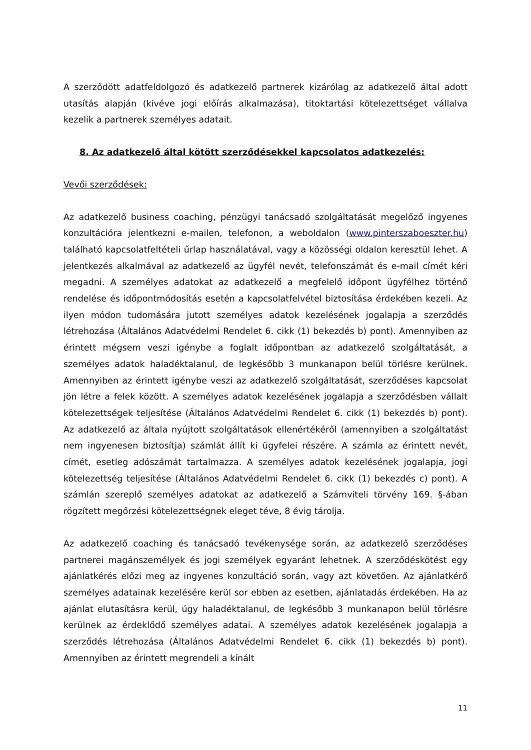A szerződött adatfeldolgozó és adatkezelő partnerek kizárólag az adatkezelő által adott utasítás alapján (kivéve jogi előírás alkalmazása), titoktartási kötelezettséget vállalva kezelik a partnerek személyes adatait.
8. Az adatkezelő által kötött szerződésekkel kapcsolatos adatkezelés:
Vevői szerződések:
Az adatkezelő business coaching, pénzügyi tanácsadó szolgáltatását megelőző ingyenes konzultációra jelentkezni e-mailen, telefonon, a weboldalon (www.pinterszaboeszter.hu) található kapcsolatfeltételi űrlap használatával, vagy a közösségi oldalon keresztül lehet. A jelentkezés alkalmával az adatkezelő az ügyfél nevét, telefonszámát és e-mail címét kéri megadni. A személyes adatokat az adatkezelő a megfelelő időpont ügyfélhez történő rendelése és időpontmódosítás esetén a kapcsolatfelvétel biztosítása érdekében kezeli. Az ilyen módon tudomására jutott személyes adatok kezelésének jogalapja a szerződés létrehozása (Általános Adatvédelmi Rendelet 6. cikk (1) bekezdés b) pont). Amennyiben az érintett mégsem veszi igénybe a foglalt időpontban az adatkezelő szolgáltatását, a személyes adatok haladéktalanul, de legkésőbb 3 munkanapon belül törlésre kerülnek. Amennyiben az érintett igénybe veszi az adatkezelő szolgáltatását, szerződéses kapcsolat jön létre a felek között. A személyes adatok kezelésének jogalapja a szerződésben vállalt kötelezettségek teljesítése (Általános Adatvédelmi Rendelet 6. cikk (1) bekezdés b) pont). Az adatkezelő az általa nyújtott szolgáltatások ellenértékéről (amennyiben a szolgáltatást nem ingyenesen biztosítja) számlát állít ki ügyfelei részére. A számla az érintett nevét, címét, esetleg adószámát tartalmazza. A személyes adatok kezelésének jogalapja, jogi kötelezettség teljesítése (Általános Adatvédelmi Rendelet 6. cikk (1) bekezdés c) pont). A számlán szereplő személyes adatokat az adatkezelő a Számviteli törvény 169. §-ában rögzített megőrzési kötelezettségnek eleget téve, 8 évig tárolja.
Az adatkezelő coaching és tanácsadó tevékenysége során, az adatkezelő szerződéses partnerei magánszemélyek és jogi személyek egyaránt lehetnek. A szerződéskötést egy ajánlatkérés előzi meg az ingyenes konzultáció során, vagy azt követően. Az ajánlatkérő személyes adatainak kezelésére kerül sor ebben az esetben, ajánlatadás érdekében. Ha az ajánlat elutasításra kerül, úgy haladéktalanul, de legkésőbb 3 munkanapon belül törlésre kerülnek az érdeklődő személyes adatai. A személyes adatok kezelésének jogalapja a szerződés létrehozása (Általános Adatvédelmi Rendelet 6. cikk (1) bekezdés b) pont). Amennyiben az érintett megrendeli a kínált
11